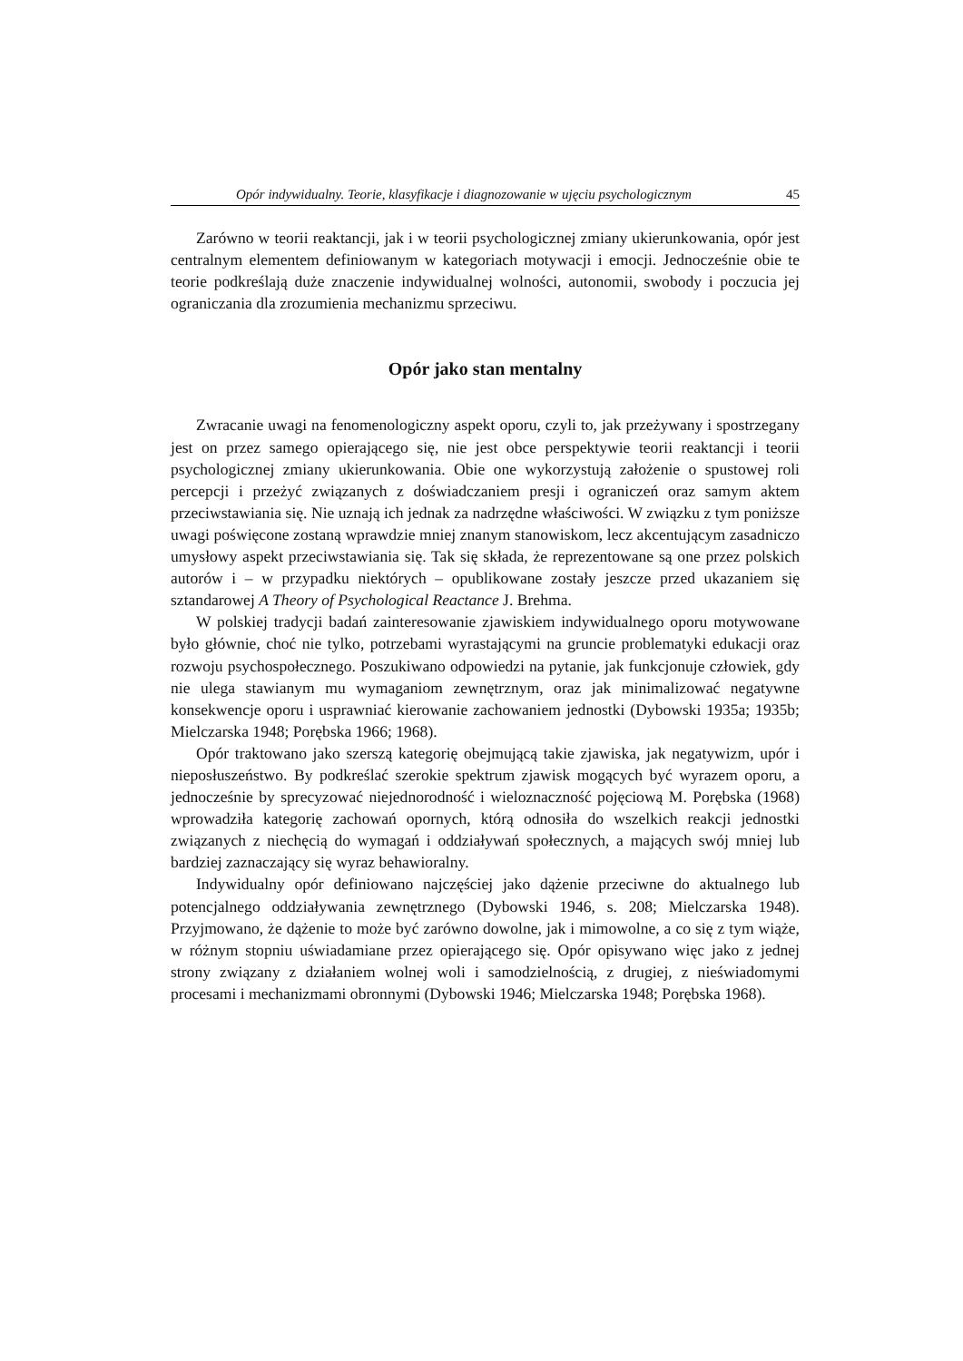Opór indywidualny. Teorie, klasyfikacje i diagnozowanie w ujęciu psychologicznym 45
Zarówno w teorii reaktancji, jak i w teorii psychologicznej zmiany ukierunkowania, opór jest centralnym elementem definiowanym w kategoriach motywacji i emocji. Jednocześnie obie te teorie podkreślają duże znaczenie indywidualnej wolności, autonomii, swobody i poczucia jej ograniczania dla zrozumienia mechanizmu sprzeciwu.
Opór jako stan mentalny
Zwracanie uwagi na fenomenologiczny aspekt oporu, czyli to, jak przeżywany i spostrzegany jest on przez samego opierającego się, nie jest obce perspektywie teorii reaktancji i teorii psychologicznej zmiany ukierunkowania. Obie one wykorzystują założenie o spustowej roli percepcji i przeżyć związanych z doświadczaniem presji i ograniczeń oraz samym aktem przeciwstawiania się. Nie uznają ich jednak za nadrzędne właściwości. W związku z tym poniższe uwagi poświęcone zostaną wprawdzie mniej znanym stanowiskom, lecz akcentującym zasadniczo umysłowy aspekt przeciwstawiania się. Tak się składa, że reprezentowane są one przez polskich autorów i – w przypadku niektórych – opublikowane zostały jeszcze przed ukazaniem się sztandarowej A Theory of Psychological Reactance J. Brehma.
W polskiej tradycji badań zainteresowanie zjawiskiem indywidualnego oporu motywowane było głównie, choć nie tylko, potrzebami wyrastającymi na gruncie problematyki edukacji oraz rozwoju psychospołecznego. Poszukiwano odpowiedzi na pytanie, jak funkcjonuje człowiek, gdy nie ulega stawianym mu wymaganiom zewnętrznym, oraz jak minimalizować negatywne konsekwencje oporu i usprawniać kierowanie zachowaniem jednostki (Dybowski 1935a; 1935b; Mielczarska 1948; Porębska 1966; 1968).
Opór traktowano jako szerszą kategorię obejmującą takie zjawiska, jak negatywizm, upór i nieposłuszeństwo. By podkreślać szerokie spektrum zjawisk mogących być wyrazem oporu, a jednocześnie by sprecyzować niejednorodność i wieloznaczność pojęciową M. Porębska (1968) wprowadziła kategorię zachowań opornych, którą odnosiła do wszelkich reakcji jednostki związanych z niechęcią do wymagań i oddziaływań społecznych, a mających swój mniej lub bardziej zaznaczający się wyraz behawioralny.
Indywidualny opór definiowano najczęściej jako dążenie przeciwne do aktualnego lub potencjalnego oddziaływania zewnętrznego (Dybowski 1946, s. 208; Mielczarska 1948). Przyjmowano, że dążenie to może być zarówno dowolne, jak i mimowolne, a co się z tym wiąże, w różnym stopniu uświadamiane przez opierającego się. Opór opisywano więc jako z jednej strony związany z działaniem wolnej woli i samodzielnością, z drugiej, z nieświadomymi procesami i mechanizmami obronnymi (Dybowski 1946; Mielczarska 1948; Porębska 1968).